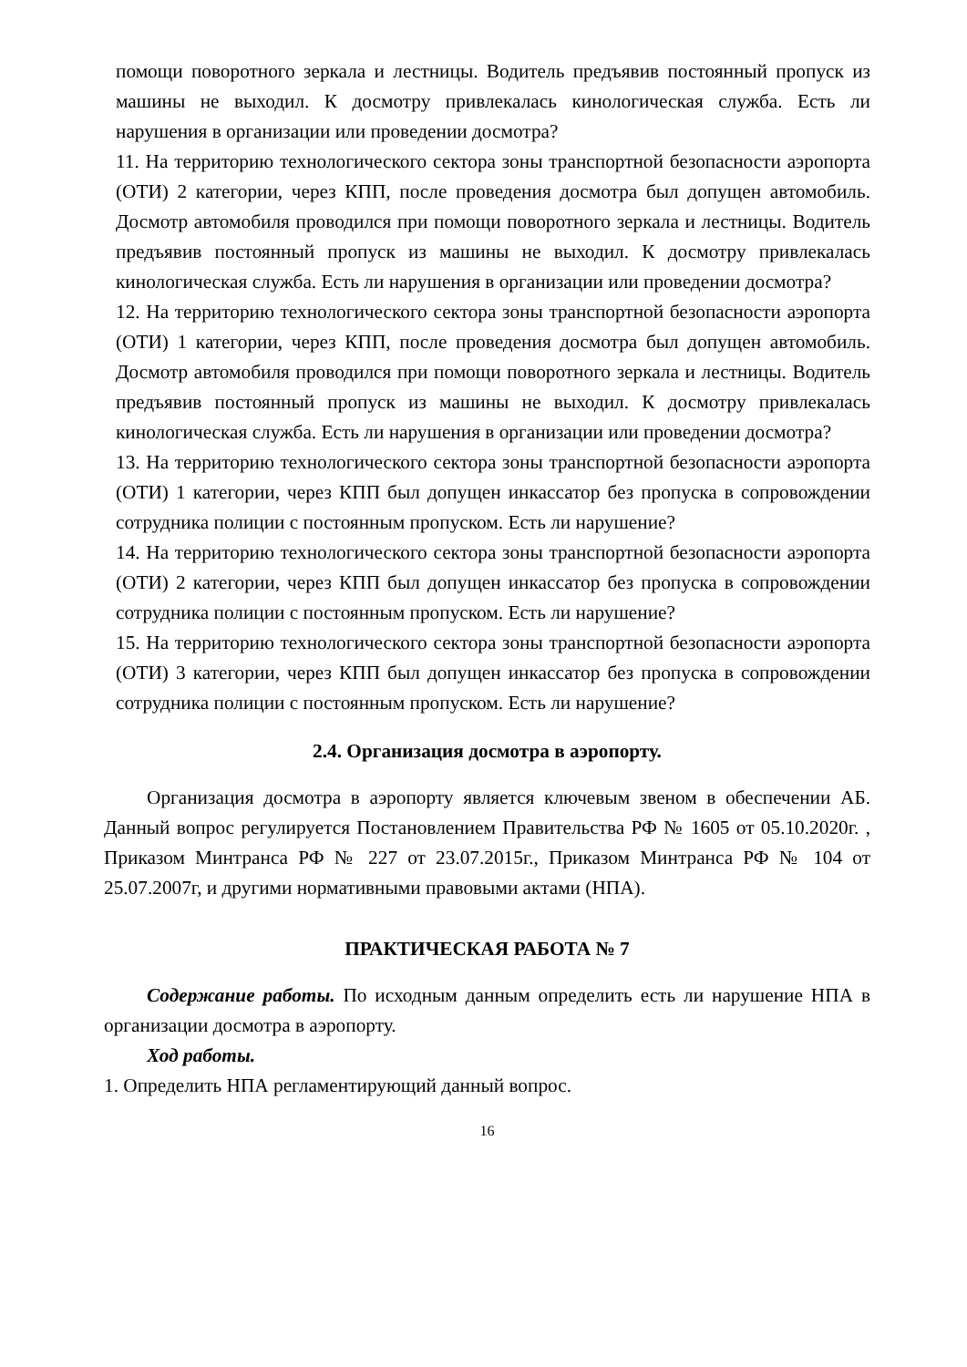помощи поворотного зеркала и лестницы. Водитель предъявив постоянный пропуск из машины не выходил. К досмотру привлекалась кинологическая служба. Есть ли нарушения в организации или проведении досмотра?
11. На территорию технологического сектора зоны транспортной безопасности аэропорта (ОТИ) 2 категории, через КПП, после проведения досмотра был допущен автомобиль. Досмотр автомобиля проводился при помощи поворотного зеркала и лестницы. Водитель предъявив постоянный пропуск из машины не выходил. К досмотру привлекалась кинологическая служба. Есть ли нарушения в организации или проведении досмотра?
12. На территорию технологического сектора зоны транспортной безопасности аэропорта (ОТИ) 1 категории, через КПП, после проведения досмотра был допущен автомобиль. Досмотр автомобиля проводился при помощи поворотного зеркала и лестницы. Водитель предъявив постоянный пропуск из машины не выходил. К досмотру привлекалась кинологическая служба. Есть ли нарушения в организации или проведении досмотра?
13. На территорию технологического сектора зоны транспортной безопасности аэропорта (ОТИ) 1 категории, через КПП был допущен инкассатор без пропуска в сопровождении сотрудника полиции с постоянным пропуском. Есть ли нарушение?
14. На территорию технологического сектора зоны транспортной безопасности аэропорта (ОТИ) 2 категории, через КПП был допущен инкассатор без пропуска в сопровождении сотрудника полиции с постоянным пропуском. Есть ли нарушение?
15. На территорию технологического сектора зоны транспортной безопасности аэропорта (ОТИ) 3 категории, через КПП был допущен инкассатор без пропуска в сопровождении сотрудника полиции с постоянным пропуском. Есть ли нарушение?
2.4. Организация досмотра в аэропорту.
Организация досмотра в аэропорту является ключевым звеном в обеспечении АБ. Данный вопрос регулируется Постановлением Правительства РФ № 1605 от 05.10.2020г. , Приказом Минтранса РФ № 227 от 23.07.2015г., Приказом Минтранса РФ № 104 от 25.07.2007г, и другими нормативными правовыми актами (НПА).
ПРАКТИЧЕСКАЯ РАБОТА № 7
Содержание работы. По исходным данным определить есть ли нарушение НПА в организации досмотра в аэропорту.
Ход работы.
1. Определить НПА регламентирующий данный вопрос.
16